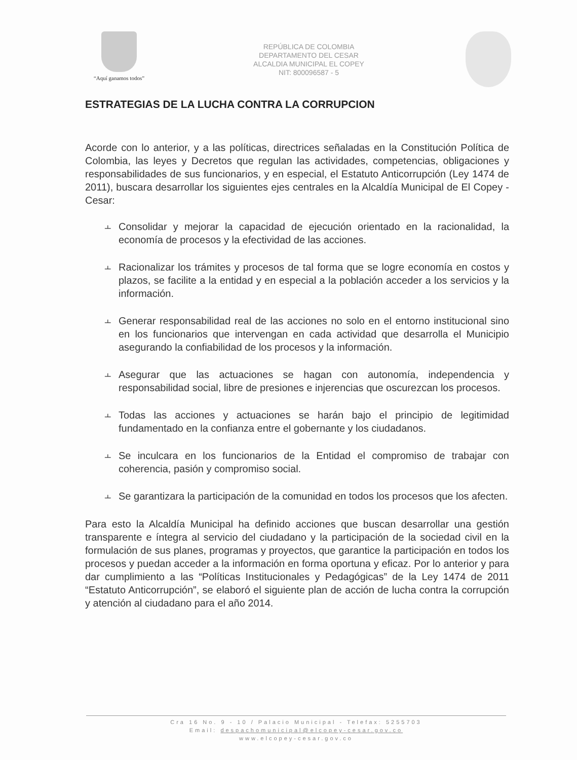“Aquí ganamos todos”
REPÚBLICA DE COLOMBIA
DEPARTAMENTO DEL CESAR
ALCALDIA MUNICIPAL EL COPEY
NIT: 800096587 - 5
ESTRATEGIAS DE LA LUCHA CONTRA LA CORRUPCION
Acorde con lo anterior, y a las políticas, directrices señaladas en la Constitución Política de Colombia, las leyes y Decretos que regulan las actividades, competencias, obligaciones y responsabilidades de sus funcionarios, y en especial, el Estatuto Anticorrupción (Ley 1474 de 2011), buscara desarrollar los siguientes ejes centrales en la Alcaldía Municipal de El Copey - Cesar:
⫠
Consolidar y mejorar la capacidad de ejecución orientado en la racionalidad, la economía de procesos y la efectividad de las acciones.
⫠
Racionalizar los trámites y procesos de tal forma que se logre economía en costos y plazos, se facilite a la entidad y en especial a la población acceder a los servicios y la información.
⫠
Generar responsabilidad real de las acciones no solo en el entorno institucional sino en los funcionarios que intervengan en cada actividad que desarrolla el Municipio asegurando la confiabilidad de los procesos y la información.
⫠
Asegurar que las actuaciones se hagan con autonomía, independencia y responsabilidad social, libre de presiones e injerencias que oscurezcan los procesos.
⫠
Todas las acciones y actuaciones se harán bajo el principio de legitimidad fundamentado en la confianza entre el gobernante y los ciudadanos.
⫠
Se inculcara en los funcionarios de la Entidad el compromiso de trabajar con coherencia, pasión y compromiso social.
⫠
Se garantizara la participación de la comunidad en todos los procesos que los afecten.
Para esto la Alcaldía Municipal ha definido acciones que buscan desarrollar una gestión transparente e íntegra al servicio del ciudadano y la participación de la sociedad civil en la formulación de sus planes, programas y proyectos, que garantice la participación en todos los procesos y puedan acceder a la información en forma oportuna y eficaz. Por lo anterior y para dar cumplimiento a las “Políticas Institucionales y Pedagógicas” de la Ley 1474 de 2011 “Estatuto Anticorrupción”, se elaboró el siguiente plan de acción de lucha contra la corrupción y atención al ciudadano para el año 2014.
Cra 16 No. 9 - 10 / Palacio Municipal - Telefax: 5255703
Email: despachomunicipal@elcopey-cesar.gov.co
www.elcopey-cesar.gov.co